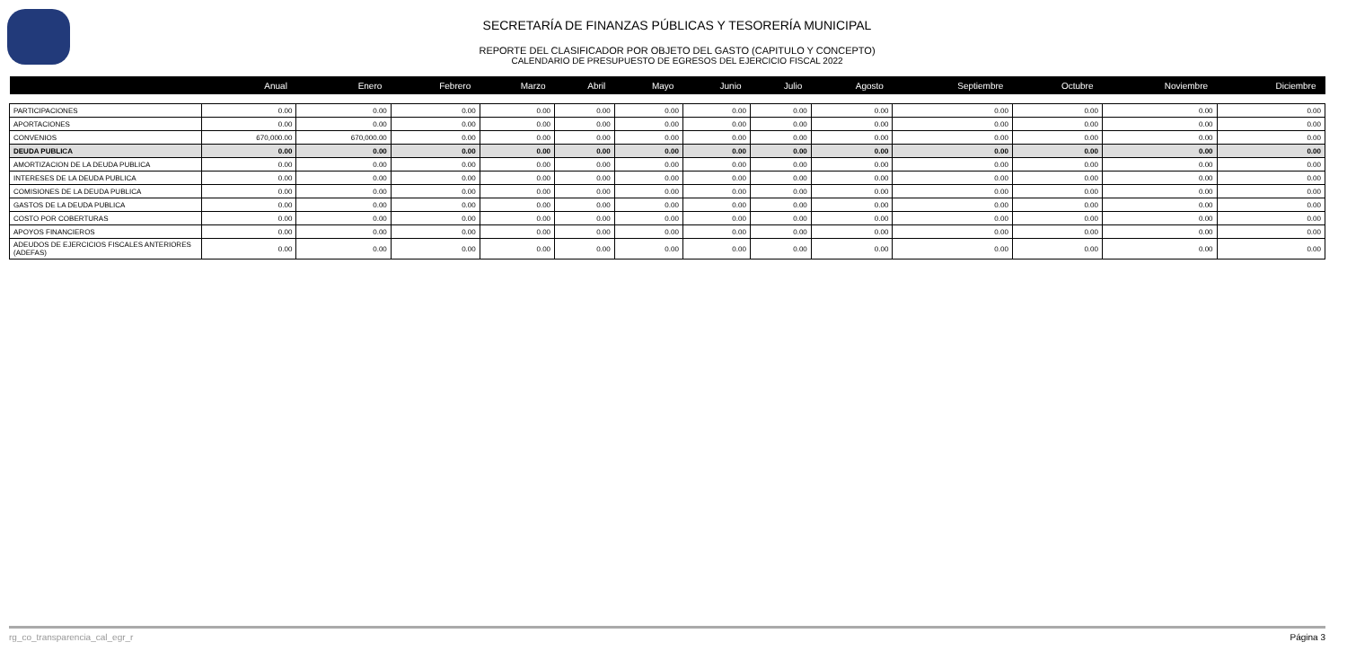SECRETARÍA DE FINANZAS PÚBLICAS Y TESORERÍA MUNICIPAL
REPORTE DEL CLASIFICADOR POR OBJETO DEL GASTO (CAPITULO Y CONCEPTO)
CALENDARIO DE PRESUPUESTO DE EGRESOS DEL EJERCICIO FISCAL 2022
| | Anual | Enero | Febrero | Marzo | Abril | Mayo | Junio | Julio | Agosto | Septiembre | Octubre | Noviembre | Diciembre |
| --- | --- | --- | --- | --- | --- | --- | --- | --- | --- | --- | --- | --- | --- |
| PARTICIPACIONES | 0.00 | 0.00 | 0.00 | 0.00 | 0.00 | 0.00 | 0.00 | 0.00 | 0.00 | 0.00 | 0.00 | 0.00 | 0.00 |
| APORTACIONES | 0.00 | 0.00 | 0.00 | 0.00 | 0.00 | 0.00 | 0.00 | 0.00 | 0.00 | 0.00 | 0.00 | 0.00 | 0.00 |
| CONVENIOS | 670,000.00 | 670,000.00 | 0.00 | 0.00 | 0.00 | 0.00 | 0.00 | 0.00 | 0.00 | 0.00 | 0.00 | 0.00 | 0.00 |
| DEUDA PUBLICA | 0.00 | 0.00 | 0.00 | 0.00 | 0.00 | 0.00 | 0.00 | 0.00 | 0.00 | 0.00 | 0.00 | 0.00 | 0.00 |
| AMORTIZACION DE LA DEUDA PUBLICA | 0.00 | 0.00 | 0.00 | 0.00 | 0.00 | 0.00 | 0.00 | 0.00 | 0.00 | 0.00 | 0.00 | 0.00 | 0.00 |
| INTERESES DE LA DEUDA PUBLICA | 0.00 | 0.00 | 0.00 | 0.00 | 0.00 | 0.00 | 0.00 | 0.00 | 0.00 | 0.00 | 0.00 | 0.00 | 0.00 |
| COMISIONES DE LA DEUDA PUBLICA | 0.00 | 0.00 | 0.00 | 0.00 | 0.00 | 0.00 | 0.00 | 0.00 | 0.00 | 0.00 | 0.00 | 0.00 | 0.00 |
| GASTOS DE LA DEUDA PUBLICA | 0.00 | 0.00 | 0.00 | 0.00 | 0.00 | 0.00 | 0.00 | 0.00 | 0.00 | 0.00 | 0.00 | 0.00 | 0.00 |
| COSTO POR COBERTURAS | 0.00 | 0.00 | 0.00 | 0.00 | 0.00 | 0.00 | 0.00 | 0.00 | 0.00 | 0.00 | 0.00 | 0.00 | 0.00 |
| APOYOS FINANCIEROS | 0.00 | 0.00 | 0.00 | 0.00 | 0.00 | 0.00 | 0.00 | 0.00 | 0.00 | 0.00 | 0.00 | 0.00 | 0.00 |
| ADEUDOS DE EJERCICIOS FISCALES ANTERIORES (ADEFAS) | 0.00 | 0.00 | 0.00 | 0.00 | 0.00 | 0.00 | 0.00 | 0.00 | 0.00 | 0.00 | 0.00 | 0.00 | 0.00 |
rg_co_transparencia_cal_egr_r Página 3